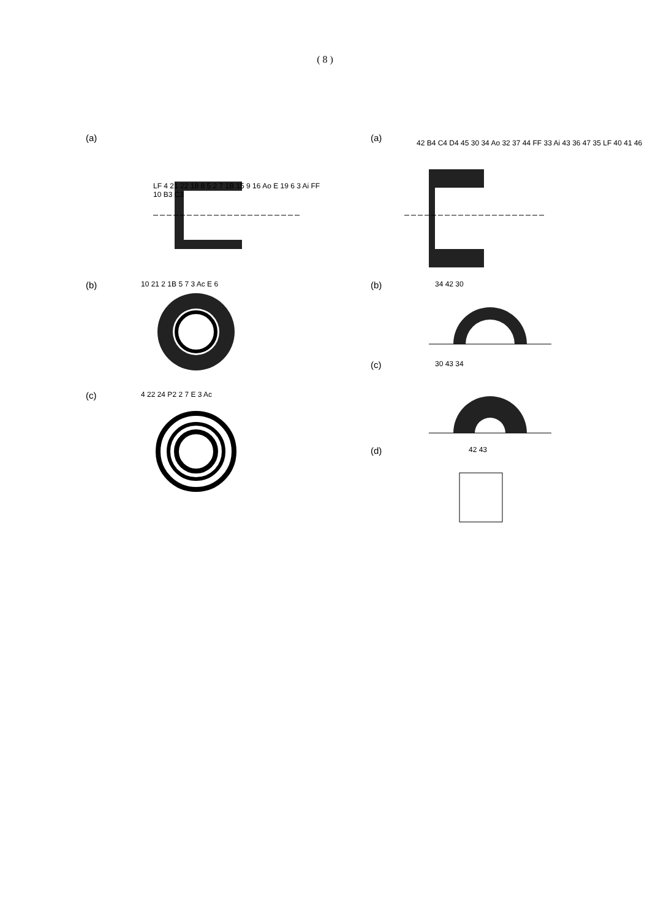( 8 )
(a)
LF 4 21 22 18 8 5 2 7 1B 15 9 16 Ao E 19 6 3 Ai FF 10 B3 C3
(b) 10 21 2 1B 5 7 3 Ac E 6
(c) 4 22 24 P2 2 7 E 3 Ac
(a) 42 B4 C4 D4 45 30 34 Ao 32 37 44 FF 33 Ai 43 36 47 35 LF 40 41 46
(b) 34 42 30
(c) 30 43 34
(d) 42 43